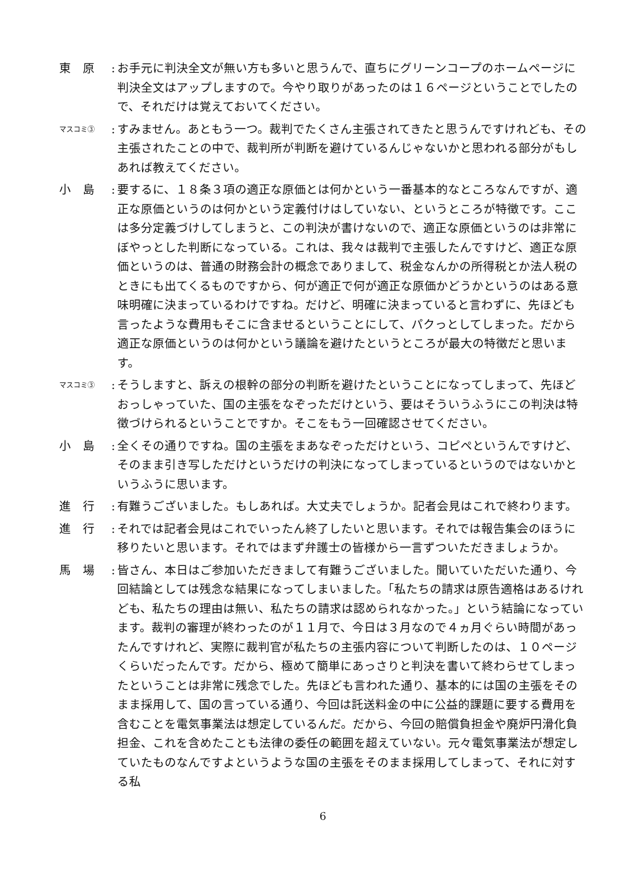東　原 :
お手元に判決全文が無い方も多いと思うんで、直ちにグリーンコープのホームページに判決全文はアップしますので。今やり取りがあったのは１６ページということでしたので、それだけは覚えておいてください。
マスコミ③
:
すみません。あともう一つ。裁判でたくさん主張されてきたと思うんですけれども、その主張されたことの中で、裁判所が判断を避けているんじゃないかと思われる部分がもしあれば教えてください。
小　島 :
要するに、１８条３項の適正な原価とは何かという一番基本的なところなんですが、適正な原価というのは何かという定義付けはしていない、というところが特徴です。ここは多分定義づけしてしまうと、この判決が書けないので、適正な原価というのは非常にぼやっとした判断になっている。これは、我々は裁判で主張したんですけど、適正な原価というのは、普通の財務会計の概念でありまして、税金なんかの所得税とか法人税のときにも出てくるものですから、何が適正で何が適正な原価かどうかというのはある意味明確に決まっているわけですね。だけど、明確に決まっていると言わずに、先ほども言ったような費用もそこに含ませるということにして、パクっとしてしまった。だから適正な原価というのは何かという議論を避けたというところが最大の特徴だと思います。
マスコミ③
:
そうしますと、訴えの根幹の部分の判断を避けたということになってしまって、先ほどおっしゃっていた、国の主張をなぞっただけという、要はそういうふうにこの判決は特徴づけられるということですか。そこをもう一回確認させてください。
小　島 :
全くその通りですね。国の主張をまあなぞっただけという、コピペというんですけど、そのまま引き写しただけというだけの判決になってしまっているというのではないかというふうに思います。
進　行 :
有難うございました。もしあれば。大丈夫でしょうか。記者会見はこれで終わります。
進　行 :
それでは記者会見はこれでいったん終了したいと思います。それでは報告集会のほうに移りたいと思います。それではまず弁護士の皆様から一言ずついただきましょうか。
馬　場 :
皆さん、本日はご参加いただきまして有難うございました。聞いていただいた通り、今回結論としては残念な結果になってしまいました。「私たちの請求は原告適格はあるけれども、私たちの理由は無い、私たちの請求は認められなかった。」という結論になっています。裁判の審理が終わったのが１１月で、今日は３月なので４ヵ月ぐらい時間があったんですけれど、実際に裁判官が私たちの主張内容について判断したのは、１０ページくらいだったんです。だから、極めて簡単にあっさりと判決を書いて終わらせてしまったということは非常に残念でした。先ほども言われた通り、基本的には国の主張をそのまま採用して、国の言っている通り、今回は託送料金の中に公益的課題に要する費用を含むことを電気事業法は想定しているんだ。だから、今回の賠償負担金や廃炉円滑化負担金、これを含めたことも法律の委任の範囲を超えていない。元々電気事業法が想定していたものなんですよというような国の主張をそのまま採用してしまって、それに対する私
6